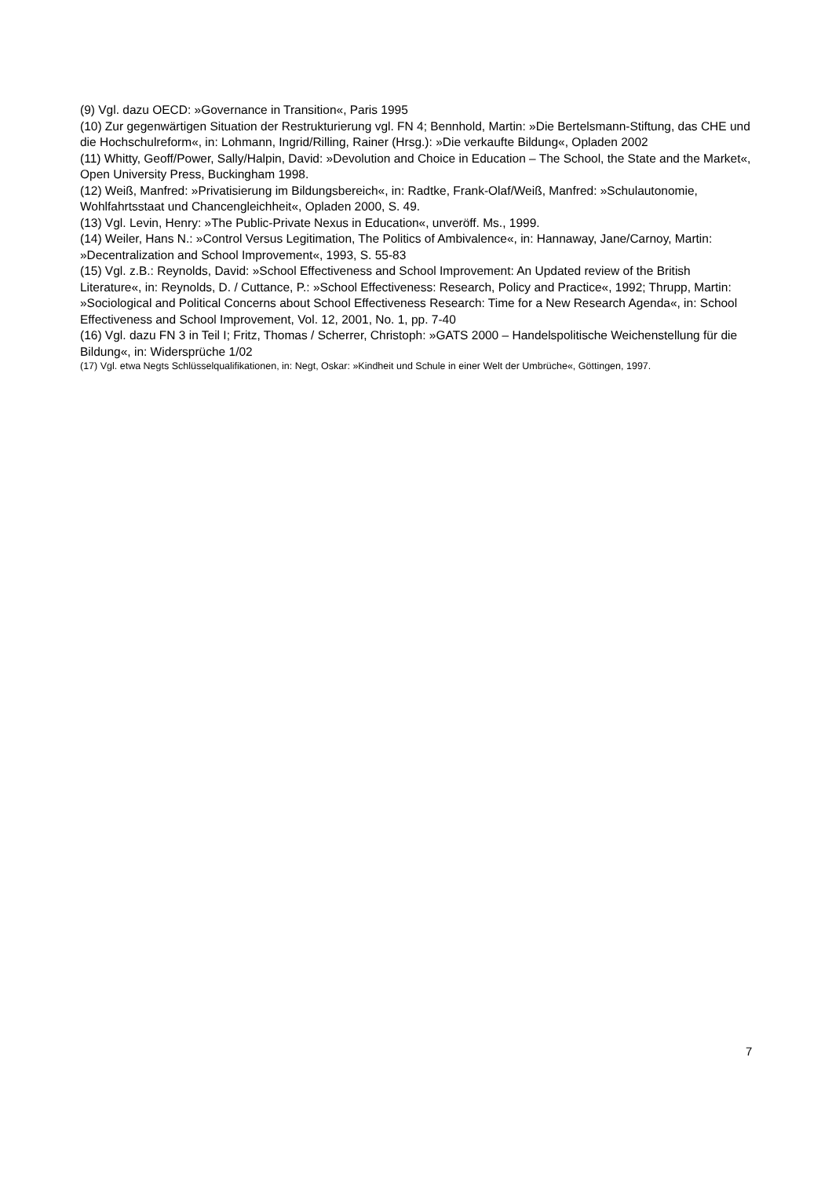(9) Vgl. dazu OECD: »Governance in Transition«, Paris 1995
(10) Zur gegenwärtigen Situation der Restrukturierung vgl. FN 4; Bennhold, Martin: »Die Bertelsmann-Stiftung, das CHE und die Hochschulreform«, in: Lohmann, Ingrid/Rilling, Rainer (Hrsg.): »Die verkaufte Bildung«, Opladen 2002
(11) Whitty, Geoff/Power, Sally/Halpin, David: »Devolution and Choice in Education – The School, the State and the Market«, Open University Press, Buckingham 1998.
(12) Weiß, Manfred: »Privatisierung im Bildungsbereich«, in: Radtke, Frank-Olaf/Weiß, Manfred: »Schulautonomie, Wohlfahrtsstaat und Chancengleichheit«, Opladen 2000, S. 49.
(13) Vgl. Levin, Henry: »The Public-Private Nexus in Education«, unveröff. Ms., 1999.
(14) Weiler, Hans N.: »Control Versus Legitimation, The Politics of Ambivalence«, in: Hannaway, Jane/Carnoy, Martin: »Decentralization and School Improvement«, 1993, S. 55-83
(15) Vgl. z.B.: Reynolds, David: »School Effectiveness and School Improvement: An Updated review of the British Literature«, in: Reynolds, D. / Cuttance, P.: »School Effectiveness: Research, Policy and Practice«, 1992; Thrupp, Martin: »Sociological and Political Concerns about School Effectiveness Research: Time for a New Research Agenda«, in: School Effectiveness and School Improvement, Vol. 12, 2001, No. 1, pp. 7-40
(16) Vgl. dazu FN 3 in Teil I; Fritz, Thomas / Scherrer, Christoph: »GATS 2000 – Handelspolitische Weichenstellung für die Bildung«, in: Widersprüche 1/02
(17) Vgl. etwa Negts Schlüsselqualifikationen, in: Negt, Oskar: »Kindheit und Schule in einer Welt der Umbrüche«, Göttingen, 1997.
7